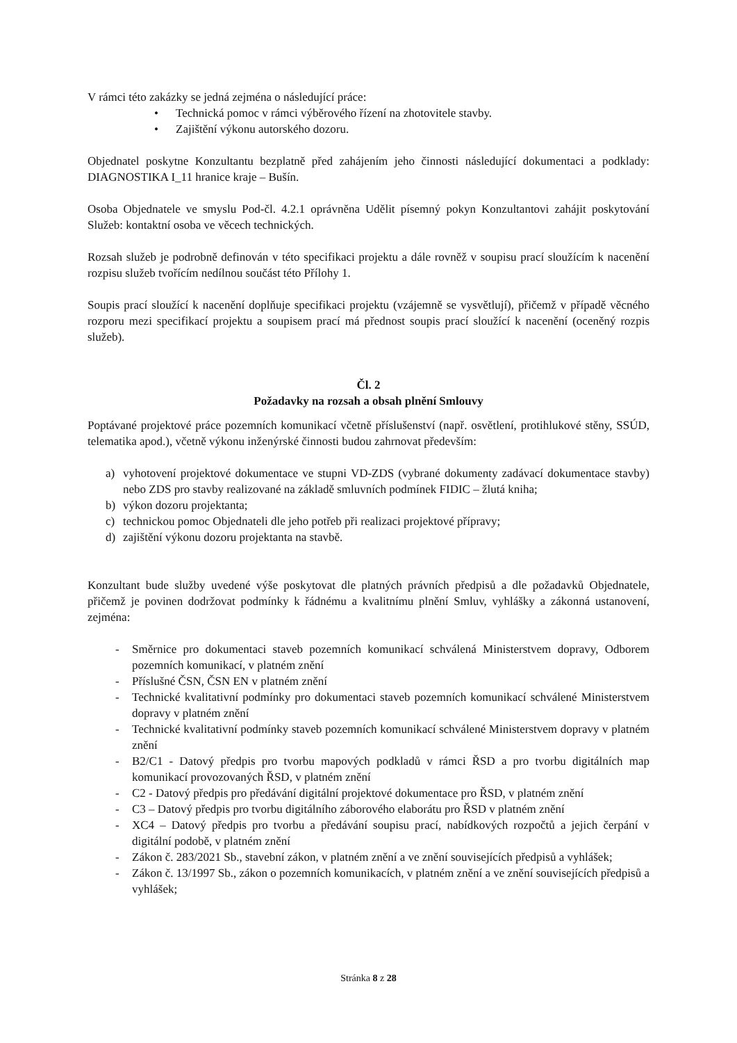V rámci této zakázky se jedná zejména o následující práce:
• Technická pomoc v rámci výběrového řízení na zhotovitele stavby.
• Zajištění výkonu autorského dozoru.
Objednatel poskytne Konzultantu bezplatně před zahájením jeho činnosti následující dokumentaci a podklady: DIAGNOSTIKA I_11 hranice kraje – Bušín.
Osoba Objednatele ve smyslu Pod-čl. 4.2.1 oprávněna Udělit písemný pokyn Konzultantovi zahájit poskytování Služeb: kontaktní osoba ve věcech technických.
Rozsah služeb je podrobně definován v této specifikaci projektu a dále rovněž v soupisu prací sloužícím k nacenění rozpisu služeb tvořícím nedílnou součást této Přílohy 1.
Soupis prací sloužící k nacenění doplňuje specifikaci projektu (vzájemně se vysvětlují), přičemž v případě věcného rozporu mezi specifikací projektu a soupisem prací má přednost soupis prací sloužící k nacenění (oceněný rozpis služeb).
Čl. 2
Požadavky na rozsah a obsah plnění Smlouvy
Poptávané projektové práce pozemních komunikací včetně příslušenství (např. osvětlení, protihlukové stěny, SSÚD, telematika apod.), včetně výkonu inženýrské činnosti budou zahrnovat především:
a) vyhotovení projektové dokumentace ve stupni VD-ZDS (vybrané dokumenty zadávací dokumentace stavby) nebo ZDS pro stavby realizované na základě smluvních podmínek FIDIC – žlutá kniha;
b) výkon dozoru projektanta;
c) technickou pomoc Objednateli dle jeho potřeb při realizaci projektové přípravy;
d) zajištění výkonu dozoru projektanta na stavbě.
Konzultant bude služby uvedené výše poskytovat dle platných právních předpisů a dle požadavků Objednatele, přičemž je povinen dodržovat podmínky k řádnému a kvalitnímu plnění Smluv, vyhlášky a zákonná ustanovení, zejména:
- Směrnice pro dokumentaci staveb pozemních komunikací schválená Ministerstvem dopravy, Odborem pozemních komunikací, v platném znění
- Příslušné ČSN, ČSN EN v platném znění
- Technické kvalitativní podmínky pro dokumentaci staveb pozemních komunikací schválené Ministerstvem dopravy v platném znění
- Technické kvalitativní podmínky staveb pozemních komunikací schválené Ministerstvem dopravy v platném znění
- B2/C1 - Datový předpis pro tvorbu mapových podkladů v rámci ŘSD a pro tvorbu digitálních map komunikací provozovaných ŘSD, v platném znění
- C2 - Datový předpis pro předávání digitální projektové dokumentace pro ŘSD, v platném znění
- C3 – Datový předpis pro tvorbu digitálního záborového elaborátu pro ŘSD v platném znění
- XC4 – Datový předpis pro tvorbu a předávání soupisu prací, nabídkových rozpočtů a jejich čerpání v digitální podobě, v platném znění
- Zákon č. 283/2021 Sb., stavební zákon, v platném znění a ve znění souvisejících předpisů a vyhlášek;
- Zákon č. 13/1997 Sb., zákon o pozemních komunikacích, v platném znění a ve znění souvisejících předpisů a vyhlášek;
Stránka 8 z 28